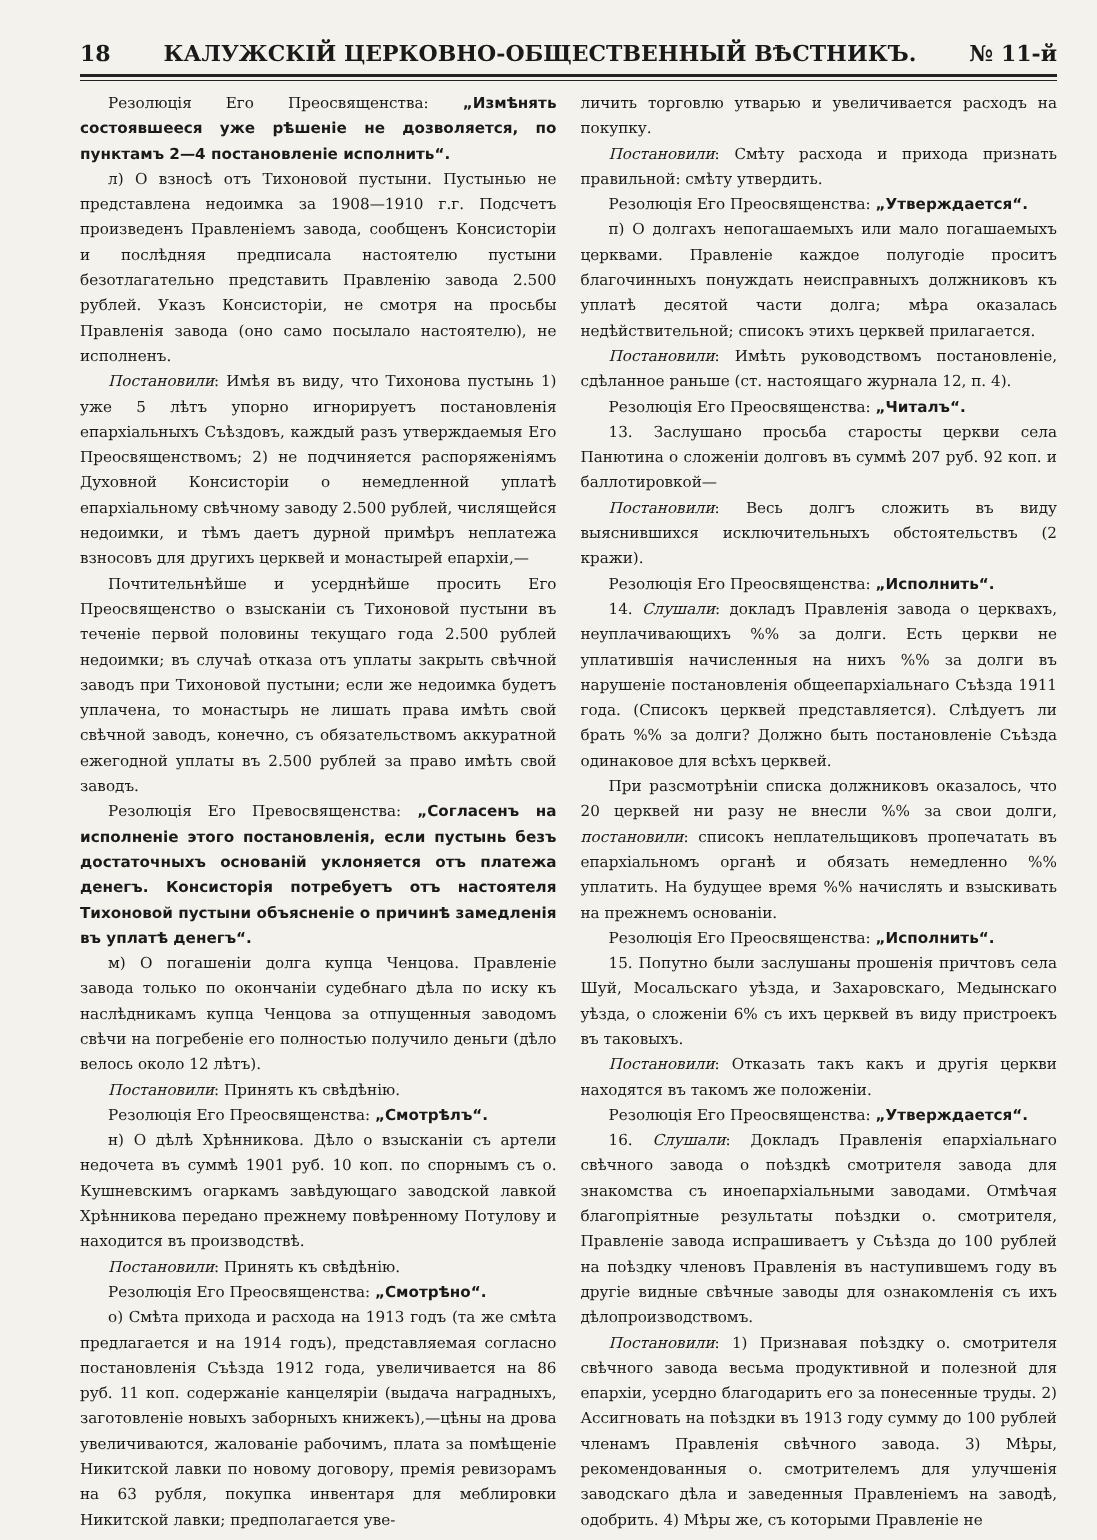18 КАЛУЖСКІЙ ЦЕРКОВНО-ОБЩЕСТВЕННЫЙ ВѢСТНИКЪ. № 11-й
Резолюція Его Преосвященства: „Измѣнять состоявшееся уже рѣшеніе не дозволяется, по пунктамъ 2—4 постановленіе исполнить“.
л) О взносѣ отъ Тихоновой пустыни. Пустынью не представлена недоимка за 1908—1910 г.г. Подсчетъ произведенъ Правленіемъ завода, сообщенъ Консисторіи и послѣдняя предписала настоятелю пустыни безотлагательно представить Правленію завода 2.500 рублей. Указъ Консисторіи, не смотря на просьбы Правленія завода (оно само посылало настоятелю), не исполненъ.
Постановили: Имѣя въ виду, что Тихонова пустынь 1) уже 5 лѣтъ упорно игнорируетъ постановленія епархіальныхъ Съѣздовъ, каждый разъ утверждаемыя Его Преосвященствомъ; 2) не подчиняется распоряженіямъ Духовной Консисторіи о немедленной уплатѣ епархіальному свѣчному заводу 2.500 рублей, числящейся недоимки, и тѣмъ даетъ дурной примѣръ неплатежа взносовъ для другихъ церквей и монастырей епархіи,—
Почтительнѣйше и усерднѣйше просить Его Преосвященство о взысканіи съ Тихоновой пустыни въ теченіе первой половины текущаго года 2.500 рублей недоимки; въ случаѣ отказа отъ уплаты закрыть свѣчной заводъ при Тихоновой пустыни; если же недоимка будетъ уплачена, то монастырь не лишать права имѣть свой свѣчной заводъ, конечно, съ обязательствомъ аккуратной ежегодной уплаты въ 2.500 рублей за право имѣть свой заводъ.
Резолюція Его Превосвященства: „Согласенъ на исполненіе этого постановленія, если пустынь безъ достаточныхъ основаній уклоняется отъ платежа денегъ. Консисторія потребуетъ отъ настоятеля Тихоновой пустыни объясненіе о причинѣ замедленія въ уплатѣ денегъ“.
м) О погашеніи долга купца Ченцова. Правленіе завода только по окончаніи судебнаго дѣла по иску къ наслѣдникамъ купца Ченцова за отпущенныя заводомъ свѣчи на погребеніе его полностью получило деньги (дѣло велось около 12 лѣтъ).
Постановили: Принять къ свѣдѣнію.
Резолюція Его Преосвященства: „Смотрѣлъ“.
н) О дѣлѣ Хрѣнникова. Дѣло о взысканіи съ артели недочета въ суммѣ 1901 руб. 10 коп. по спорнымъ съ о. Кушневскимъ огаркамъ завѣдующаго заводской лавкой Хрѣнникова передано прежнему повѣренному Потулову и находится въ производствѣ.
Постановили: Принять къ свѣдѣнію.
Резолюція Его Преосвященства: „Смотрѣно“.
о) Смѣта прихода и расхода на 1913 годъ (та же смѣта предлагается и на 1914 годъ), представляемая согласно постановленія Съѣзда 1912 года, увеличивается на 86 руб. 11 коп. содержаніе канцеляріи (выдача наградныхъ, заготовленіе новыхъ заборныхъ книжекъ),—цѣны на дрова увеличиваются, жалованіе рабочимъ, плата за помѣщеніе Никитской лавки по новому договору, премія ревизорамъ на 63 рубля, покупка инвентаря для меблировки Никитской лавки; предполагается уве-
личить торговлю утварью и увеличивается расходъ на покупку.
Постановили: Смѣту расхода и прихода признать правильной: смѣту утвердить.
Резолюція Его Преосвященства: „Утверждается“.
п) О долгахъ непогашаемыхъ или мало погашаемыхъ церквами. Правленіе каждое полугодіе проситъ благочинныхъ понуждать неисправныхъ должниковъ къ уплатѣ десятой части долга; мѣра оказалась недѣйствительной; списокъ этихъ церквей прилагается.
Постановили: Имѣть руководствомъ постановленіе, сдѣланное раньше (ст. настоящаго журнала 12, п. 4).
Резолюція Его Преосвященства: „Читалъ“.
13. Заслушано просьба старосты церкви села Панютина о сложеніи долговъ въ суммѣ 207 руб. 92 коп. и баллотировкой—
Постановили: Весь долгъ сложить въ виду выяснившихся исключительныхъ обстоятельствъ (2 кражи).
Резолюція Его Преосвященства: „Исполнить“.
14. Слушали: докладъ Правленія завода о церквахъ, неуплачивающихъ %% за долги. Есть церкви не уплатившія начисленныя на нихъ %% за долги въ нарушеніе постановленія общеепархіальнаго Съѣзда 1911 года. (Списокъ церквей представляется). Слѣдуетъ ли брать %% за долги? Должно быть постановленіе Съѣзда одинаковое для всѣхъ церквей.
При разсмотрѣніи списка должниковъ оказалось, что 20 церквей ни разу не внесли %% за свои долги, постановили: списокъ неплательщиковъ пропечатать въ епархіальномъ органѣ и обязать немедленно %% уплатить. На будущее время %% начислять и взыскивать на прежнемъ основаніи.
Резолюція Его Преосвященства: „Исполнить“.
15. Попутно были заслушаны прошенія причтовъ села Шуй, Мосальскаго уѣзда, и Захаровскаго, Медынскаго уѣзда, о сложеніи 6% съ ихъ церквей въ виду пристроекъ въ таковыхъ.
Постановили: Отказать такъ какъ и другія церкви находятся въ такомъ же положеніи.
Резолюція Его Преосвященства: „Утверждается“.
16. Слушали: Докладъ Правленія епархіальнаго свѣчного завода о поѣздкѣ смотрителя завода для знакомства съ иноепархіальными заводами. Отмѣчая благопріятные результаты поѣздки о. смотрителя, Правленіе завода испрашиваетъ у Съѣзда до 100 рублей на поѣздку членовъ Правленія въ наступившемъ году въ другіе видные свѣчные заводы для ознакомленія съ ихъ дѣлопроизводствомъ.
Постановили: 1) Признавая поѣздку о. смотрителя свѣчного завода весьма продуктивной и полезной для епархіи, усердно благодарить его за понесенные труды. 2) Ассигновать на поѣздки въ 1913 году сумму до 100 рублей членамъ Правленія свѣчного завода. 3) Мѣры, рекомендованныя о. смотрителемъ для улучшенія заводскаго дѣла и заведенныя Правленіемъ на заводѣ, одобрить. 4) Мѣры же, съ которыми Правленіе не